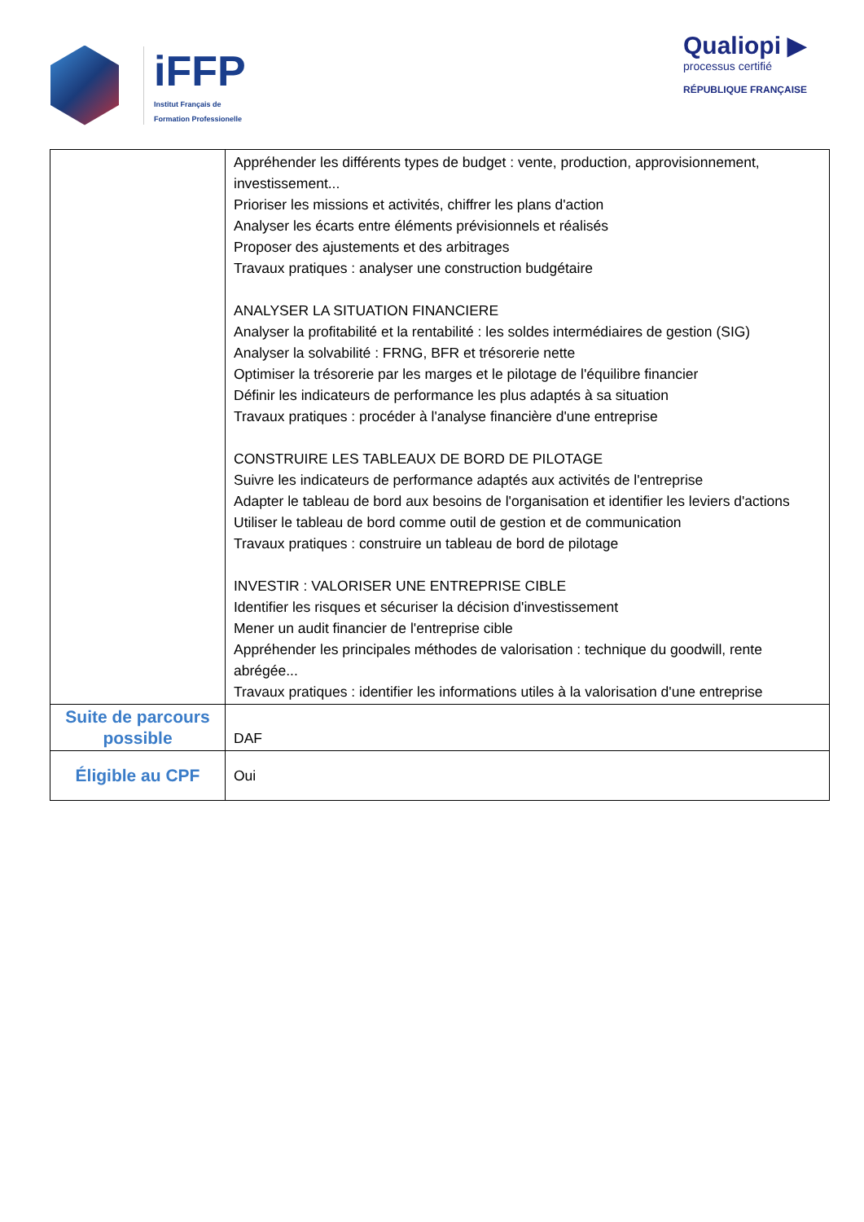iFFP
Institut Français de
Formation Professionelle
Qualiopi ▶
processus certifié
RÉPUBLIQUE FRANÇAISE
| | Appréhender les différents types de budget : vente, production, approvisionnement, investissement... Prioriser les missions et activités, chiffrer les plans d'action Analyser les écarts entre éléments prévisionnels et réalisés Proposer des ajustements et des arbitrages Travaux pratiques : analyser une construction budgétaire ANALYSER LA SITUATION FINANCIERE Analyser la profitabilité et la rentabilité : les soldes intermédiaires de gestion (SIG) Analyser la solvabilité : FRNG, BFR et trésorerie nette Optimiser la trésorerie par les marges et le pilotage de l'équilibre financier Définir les indicateurs de performance les plus adaptés à sa situation Travaux pratiques : procéder à l'analyse financière d'une entreprise CONSTRUIRE LES TABLEAUX DE BORD DE PILOTAGE Suivre les indicateurs de performance adaptés aux activités de l'entreprise Adapter le tableau de bord aux besoins de l'organisation et identifier les leviers d'actions Utiliser le tableau de bord comme outil de gestion et de communication Travaux pratiques : construire un tableau de bord de pilotage INVESTIR : VALORISER UNE ENTREPRISE CIBLE Identifier les risques et sécuriser la décision d'investissement Mener un audit financier de l'entreprise cible Appréhender les principales méthodes de valorisation : technique du goodwill, rente abrégée... Travaux pratiques : identifier les informations utiles à la valorisation d'une entreprise |
| Suite de parcours possible | DAF |
| Éligible au CPF | Oui |